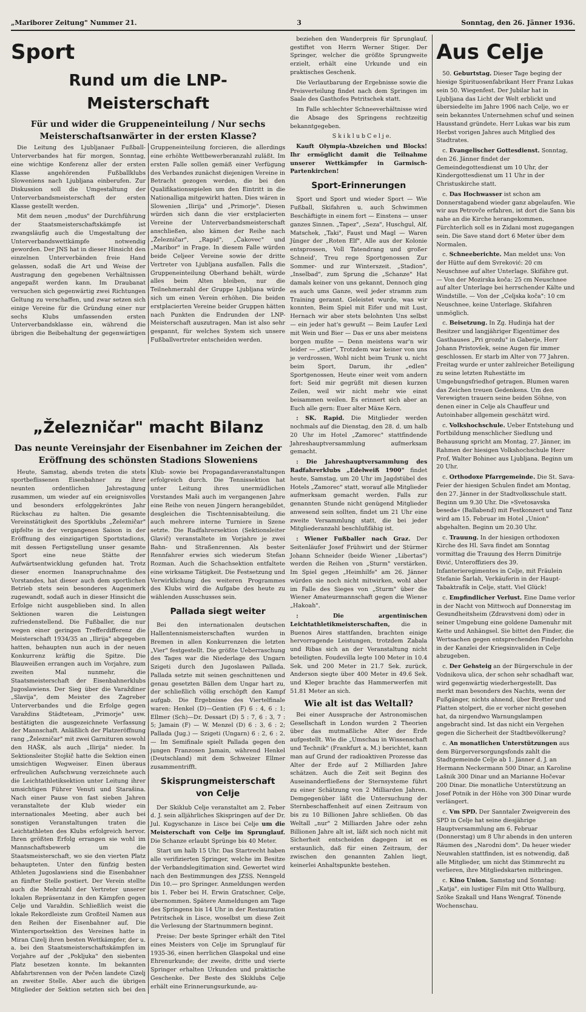„Mariborer Zeitung" Nummer 21. 3 Sonntag, den 26. Jänner 1936.
Sport
Rund um die LNP-Meisterschaft
Für und wider die Gruppeneinteilung / Nur sechs Meisterschaftsanwärter in der ersten Klasse?
Die Leitung des Ljubljanaer Fußball-Unterverbandes hat für morgen, Sonntag, eine wichtige Konferenz aller der ersten Klasse angehörenden Fußballklubs Sloweniens nach Ljubljana einberufen. Zur Diskussion soll die Umgestaltung der Unterverbandsmeisterschaft der ersten Klasse gestellt werden.
Mit dem neuen „modus" der Durchführung der Staatsmeisterschaftskämpfe ist zwangsläufig auch die Umgestaltung der Unterverbandswettkämpfe notwendig geworden. Der JNS hat in dieser Hinsicht den einzelnen Unterverbänden freie Hand gelassen, sodaß die Art und Weise der Austragung den gegebenen Verhältnissen angepaßt werden kann. Im Draubanat versuchen sich gegenwärtig zwei Richtungen Geltung zu verschaffen, und zwar setzen sich einige Vereine für die Gründung einer nur sechs Klubs umfassenden ersten Unterverbandsklasse ein, während die übrigen die Beibehaltung der gegenwärtigen Gruppeneinteilung forcieren, die allerdings eine erhöhte Wettbewerberanzahl zuläßt. Im ersten Falle sollen gemäß einer Verfügung des Verbandes zunächst diejenigen Vereine in Betracht gezogen werden, die bei den Qualifikationsspielen um den Eintritt in die Nationalliga mitgewirkt hatten. Dies wären in Slowenien „Ilirija" und „Primorje". Diesen würden sich dann die vier erstplacierten Vereine der Unterverbandsmeisterschaft anschließen, also kämen der Reihe nach „Železničar", „Rapid", „Čakovec" und „Maribor" in Frage. In diesem Falle würden beide Celjeer Vereine sowie der dritte Vertreter von Ljubljana ausfallen. Falls die Gruppeneinteilung Oberhand behält, würde alles beim Alten bleiben, nur die Teilnehmerzahl der Gruppe Ljubljana würde sich um einen Verein erhöhen. Die beiden erstplacierten Vereine beider Gruppen hätten nach Punkten die Endrunden der LNP-Meisterschaft auszutragen. Man ist also sehr gespannt, für welches System sich unsere Fußballvertreter entscheiden werden.
beziehen den Wanderpreis für Sprunglauf, gestiftet von Herrn Werner Stiger. Der Springer, welcher die größte Sprungweite erzielt, erhält eine Urkunde und ein praktisches Geschenk.
Die Verlautbarung der Ergebnisse sowie die Preisverteilung findet nach dem Springen im Saale des Gasthofes Petritschek statt.
Im Falle schlechter Schneeverhältnisse wird die Absage des Springens rechtzeitig bekanntgegeben.
S k i k l u b C e l j e.
Kauft Olympia-Abzeichen und Blocks! Ihr ermöglicht damit die Teilnahme unserer Wettkämpfer in Garmisch-Partenkirchen!
Sport-Erinnerungen
Sport und Sport und wieder Sport — Wie Fußball, Skifahren u. auch Schwimmen Beschäftigte in einem fort — Einstens — unser ganzes Sinnen. „Tapez", „Seza", Huschgul, Alf, Matschek, „Taki", Faust und Magl — Waren Jünger der „Roten Elf", Alle aus der Kolonie entsprossen, Voll Tatendrang und großer Schneid', Treu rege Sportgenossen Zur Sommer- und zur Winterszeit. „Stadion", „Inselbad", zum Sprung die „Schanze" Hat damals keiner von uns gekannt, Dennoch ging es auch ums Ganze, weil jeder stramm zum Training gerannt. Geleistet wurde, was wir konnten, Beim Spiel mit Eifer und mit Lust, Hernach wir aber stets belohnten Uns selbst — ein jeder hat's gewußt — Beim Laufer Lexl mit Wein und Bier — Das er uns aber meistens borgen mußte — Denn meistens war'n wir leider — „stier". Trotzdem war keiner von uns je verdrossen, Wohl nicht beim Trunk u. nicht beim Sport, Darum, ihr „edlen" Sportgenossen, Heute einer weit vom andern fort: Seid mir gegrüßt mit diesen kurzen Zeilen, weil wir nicht mehr wie einst beisammen weilen. Es erinnert sich aber an Euch alle gern: Euer alter Mäxe Kern.
„Železničar" macht Bilanz
Das neunte Vereinsjahr der Eisenbahner im Zeichen der Eröffnung des schönsten Stadions Sloweniens
Heute, Samstag, abends treten die stets sportbeflissenen Eisenbahner zu ihrer neunten ordentlichen Jahrestagung zusammen, um wieder auf ein ereignisvolles und besonders erfolggekröntes Jahr Rückschau zu halten. Die gesamte Vereinstätigkeit des Sportklubs „Železničar" gipfelte in der vergangenen Saison in der Eröffnung des einzigartigen Sportstadions, mit dessen Fertigstellung unser gesamte Sport eine neue Stätte der Aufwärtsentwicklung gefunden hat. Trotz dieser enormen Inanspruchnahme des Vorstandes, hat dieser auch dem sportlichen Betrieb stets sein besonderes Augenmerk zugewandt, sodaß auch in dieser Hinsicht die Erfolge nicht ausgeblieben sind. In allen Sektionen waren die Leistungen zufriedenstellend. Die Fußballer, die nur wegen einer geringen Trefferdifferenz die Meisterschaft 1934/35 an „Ilirija" abgegeben hatten, behaupten nun auch in der neuen Konkurrenz kräftig die Spitze. Die Blauweißen errangen auch im Vorjahre, zum zweiten Mal nunmehr, die Staatsmeisterschaft der Eisenbahnerklubs Jugoslawiens. Der Sieg über die Varaždiner „Slavija", dem Meister des Zagreber Unterverbandes und die Erfolge gegen Varaždins Städteteam, „Primorje" usw. bestätigten die ausgezeichnete Verfassung der Mannschaft. Anläßlich der Platzeröffnung rang „Železničar" mit zwei Garnituren sowohl den HAŠK, als auch „Ilirija" nieder. In Sektionsleiter Stojšič hatte die Sektion einen umsichtigen Wegweiser. Einen überaus erfreulichen Aufschwung verzeichnete auch die Leichtathletiksektion unter Leitung ihrer umsichtigen Führer Venuti und Starašina. Nach einer Pause von fast sieben Jahren veranstaltete der Klub wieder ein internationales Meeting, aber auch bei sonstigen Veranstaltungen traten die Leichtathleten des Klubs erfolgreich hervor. Ihren größten Erfolg errangen sie wohl im Mannschaftsbewerb um die Staatsmeisterschaft, wo sie den vierten Platz behaupteten. Unter den fünfzig besten Athleten Jugoslawiens sind die Eisenbahner an fünfter Stelle postiert. Der Verein stellte auch die Mehrzahl der Vertreter unserer lokalen Repräsentanz in den Kämpfen gegen Celje und Varaždin. Schließlich weist die lokale Rekordleiste zum Großteil Namen aus den Reihen der Eisenbahner auf. Die Wintersportsektion des Vereines hatte in Miran Cizelj ihren besten Wettkämpfer, der u. a. bei den Staatsmeisterschaftskämpfen im Vorjahre auf der „Pokljuka" den siebenten Platz besetzen konnte. Im bekannten Abfahrtsrennen von der Pečen landete Cizelj an zweiter Stelle. Aber auch die übrigen Mitglieder der Sektion setzten sich bei den Klub- sowie bei Propagandaveranstaltungen erfolgreich durch. Die Tennissektion hat unter Leitung ihres unermüdlichen Vorstandes Maši auch im vergangenen Jahre eine Reihe von neuen Jüngern herangebildet, desgleichen die Tischtennisabteilung, die auch mehrere interne Turniere in Szene setzte. Die Radfahrersektion (Sektionsleiter Glavič) veranstaltete im Vorjahre je zwei Bahn- und Straßenrennen. Als bester Rennfahrer erwies sich wiederum Stefan Rozman. Auch die Schachsektion entfaltete eine wirksame Tätigkeit. Die Festsetzung und Verwirklichung des weiteren Programmes des Klubs wird die Aufgabe des heute zu wählenden Ausschusses sein.
Pallada siegt weiter
Bei den internationalen deutschen Hallentennismeisterschaften wurden in Bremen in allen Konkurrenzen die letzten „Vier" festgestellt. Die größte Ueberraschung des Tages war die Niederlage des Ungarn Szigeti durch den Jugoslawen Pallada. Pallada setzte mit seinen geschnittenen und genau gesetzten Bällen dem Ungar hart zu, der schließlich völlig erschöpft den Kampf aufgab. Die Ergebnisse des Viertelfinale waren: Henkel (D)—Gentien (F) 6 : 4, 6 : 1; Ellmer (Sch)—Dr. Dessart (D) 5 : 7, 6 : 3, 7 : 5; Jamain (F) — W. Menzel (D) 6 : 3, 6 : 2; Pallada (Jug.) — Szigeti (Ungarn) 6 : 2, 6 : 2. — Im Semifinale spielt Pallada gegen den jungen Franzosen Jamain, während Henkel (Deutschland) mit dem Schweizer Ellmer zusammentrifft.
Skisprungmeisterschaft von Celje
Der Skiklub Celje veranstaltet am 2. Feber d. J. sein alljährliches Skispringen auf der Dr. Jul. Kugyschanze in Lisce bei Celje um die Meisterschaft von Celje im Sprunglauf. Die Schanze erlaubt Sprünge bis 40 Meter.
Start um halb 15 Uhr. Das Startrecht haben alle verifizierten Springer, welche im Besitze der Verbandslegitimation sind. Gewertet wird nach den Bestimmungen des JZSS. Nenngeld Din 10.— pro Springer. Anmeldungen werden bis 1. Feber bei H. Erwin Gratschner, Celje, übernommen. Spätere Anmeldungen am Tage des Springens bis 14 Uhr in der Restauration Petritschek in Lisce, woselbst um diese Zeit die Verlesung der Startnummern beginnt.
Preise: Der beste Springer erhält den Titel eines Meisters von Celje im Sprunglauf für 1935-36, einen herrlichen Glaspokal und eine Ehrenurkunde; der zweite, dritte und vierte Springer erhalten Urkunden und praktische Geschenke. Der Beste des Skiklubs Celje erhält eine Erinnerungsurkunde, au-
: SK. Rapid. Die Mitglieder werden nochmals auf die Dienstag, den 28. d. um halb 20 Uhr im Hotel „Zamorec" stattfindende Jahreshauptversammlung aufmerksam gemacht.
: Die Jahreshauptversammlung des Radfahrerklubs „Edelweiß 1900" findet heute, Samstag, um 20 Uhr im Jagdstübel des Hotels „Zamorec" statt, worauf alle Mitglieder aufmerksam gemacht werden. Falls zur genannten Stunde nicht genügend Mitglieder anwesend sein sollten, findet um 21 Uhr eine zweite Versammlung statt, die bei jeder Mitgliederanzahl beschlußfähig ist.
: Wiener Fußballer nach Graz. Der Seitenläufer Josef Frühwirt und der Stürmer Johann Schneider (beide Wiener „Libertas") werden die Reihen von „Sturm" verstärken. Im Spiel gegen „Heimhilfe" am 26. Jänner würden sie noch nicht mitwirken, wohl aber im Falle des Sieges von „Sturm" über die Wiener Amateurmannschaft gegen die Wiener „Hakoah".
: Die argentinischen Leichtathletikmeisterschaften, die in Buenos Aires stattfanden, brachten einige hervorragende Leistungen, trotzdem Zabala und Ribas sich an der Veranstaltung nicht beteiligten. Foudevilla legte 100 Meter in 10.4 Sek. und 200 Meter in 21.7 Sek. zurück, Anderson siegte über 400 Meter in 49.6 Sek. und Kleger brachte das Hammerwerfen mit 51.81 Meter an sich.
Wie alt ist das Weltall?
Bei einer Aussprache der Astronomischen Gesellschaft in London wurden 2 Theorien über das mutmaßliche Alter der Erde aufgestellt. Wie die „Umschau in Wissenschaft und Technik" (Frankfurt a. M.) berichtet, kann man auf Grund der radioaktiven Prozesse das Alter der Erde auf 2 Milliarden Jahre schätzen. Auch die Zeit seit Beginn des Auseinanderfließens der Sternsysteme führt zu einer Schätzung von 2 Milliarden Jahren. Demgegenüber läßt die Untersuchung der Sternbeschaffenheit auf einen Zeitraum von bis zu 10 Billionen Jahre schließen. Ob das Weltall „nur" 2 Milliarden Jahre oder zehn Billionen Jahre alt ist, läßt sich noch nicht mit Sicherheit entscheiden dagegen ist es erstaunlich, daß für einen Zeitraum, der zwischen den genannten Zahlen liegt, keinerlei Anhaltspunkte bestehen.
Aus Celje
50. Geburtstag. Dieser Tage beging der hiesige Spirituosenfabrikant Herr Franz Lukas sein 50. Wiegenfest. Der Jubilar hat in Ljubljana das Licht der Welt erblickt und übersiedelte im Jahre 1906 nach Celje, wo er sein bekanntes Unternehmen schuf und seinen Hausstand gründete. Herr Lukas war bis zum Herbst vorigen Jahres auch Mitglied des Stadtrates.
c. Evangelischer Gottesdienst. Sonntag, den 26. Jänner findet der Gemeindegottesdienst um 10 Uhr, der Kindergottesdienst um 11 Uhr in der Christuskirche statt.
c. Das Hochwasser ist schon am Donnerstagabend wieder ganz abgelaufen. Wie wir aus Petrovče erfahren, ist dort die Sann bis nahe an die Kirche herangekommen. Fürchterlich soll es in Zidani most zugegangen sein. Die Save stand dort 6 Meter über dem Normalen.
c. Schneeberichte. Man meldet uns: Von der Hütte auf dem Svreković: 20 cm Neuschnee auf alter Unterlage. Skifähre gut. — Von der Mozirska koča: 25 cm Neuschnee auf alter Unterlage bei herrschender Kälte und Windstille. — Von der „Celjska koča": 10 cm Neuschnee, keine Unterlage. Skifahren unmöglich.
c. Beisetzung. In Zg. Hudinja hat der Besitzer und langjähriger Eigentümer des Gasthauses „Pri grozdu" in Gaberje, Herr Johann Pristovšek, seine Augen für immer geschlossen. Er starb im Alter von 77 Jahren. Freitag wurde er unter zahlreicher Beteiligung zu seine letzten Ruhestätte im Umgebungsfriedhof getragen. Blumen waren das Zeichen treuen Gedenkens. Um den Verewigten trauern seine beiden Söhne, von denen einer in Celje als Chauffeur und Autoinhaber allgemein geschätzt wird.
c. Volkshochschule. Ueber Entstehung und Fortbildung menschlicher Siedlung und Behausung spricht am Montag, 27. Jänner, im Rahmen der hiesigen Volkshochschule Herr Prof. Walter Bohinec aus Ljubljana. Beginn um 20 Uhr.
c. Orthodoxe Pfarrgemeinde. Die St. Sava-Feier der hiesigen Schulen findet am Montag, den 27. Jänner in der Stadtvolksschule statt. Beginn um 9.30 Uhr. Die »Svetosavska beseda« (Ballabend) mit Festkonzert und Tanz wird am 15. Februar im Hotel „Union" abgehalten. Beginn um 20.30 Uhr.
c. Trauung. In der hiesigen orthodoxen Kirche des Hl. Sava findet am Sonntag vormittag die Trauung des Herrn Dimitrije Đivić, Unteroffiziers des 39. Infanterieregimentes in Celje, mit Fräulein Stefanie Šarlah, Verkäuferin in der Haupt-Tabaktrafik in Celje, statt. Viel Glück!
c. Empfindlicher Verlust. Eine Dame verlor in der Nacht von Mittwoch auf Donnerstag im Gesundheitsheim (Zdravstveni dom) oder in seiner Umgebung eine goldene Damenuhr mit Kette und Anhängsel. Sie bittet den Finder, die Wertsachen gegen entsprechenden Finderlohn in der Kanzlei der Kriegsinvaliden in Celje abzugeben.
c. Der Gehsteig an der Bürgerschule in der Vodnikova ulica, der schon sehr schadhaft war, wird gegenwärtig wiederhergestellt. Das merkt man besonders des Nachts, wenn der Fußgänger, nichts ahnend, über Bretter und Platten stolpert, die er vorher nicht gesehen hat, da nirgendwo Warnungslampen angebracht sind. Ist das nicht ein Vergehen gegen die Sicherheit der Stadtbevölkerung?
c. An monatlichen Unterstützungen aus dem Bürgerversorgungsfonds zahlt die Stadtgemeinde Celje ab 1. Jänner d. J. an Hermann Neckermann 500 Dinar, an Karoline Lašnik 300 Dinar und an Marianne Hočevar 200 Dinar. Die monatliche Unterstützung an Josef Potnik in der Höhe von 300 Dinar wurde verlängert.
c. Vm SPD. Der Sanntaler Zweigverein des SPD in Celje hat seine diesjährige Hauptversammlung am 6. Februar (Donnerstag) um 8 Uhr abends in den unteren Räumen des „Narodni dom". Da heuer wieder Neuwahlen stattfinden, ist es notwendig, daß alle Mitglieder, um nicht das Stimmrecht zu verlieren, ihre Mitgliedskarten mitbringen.
c. Kino Union. Samstag und Sonntag: „Katja", ein lustiger Film mit Otto Wallburg, Szöke Szakall und Hans Wengraf. Tönende Wochenschau.